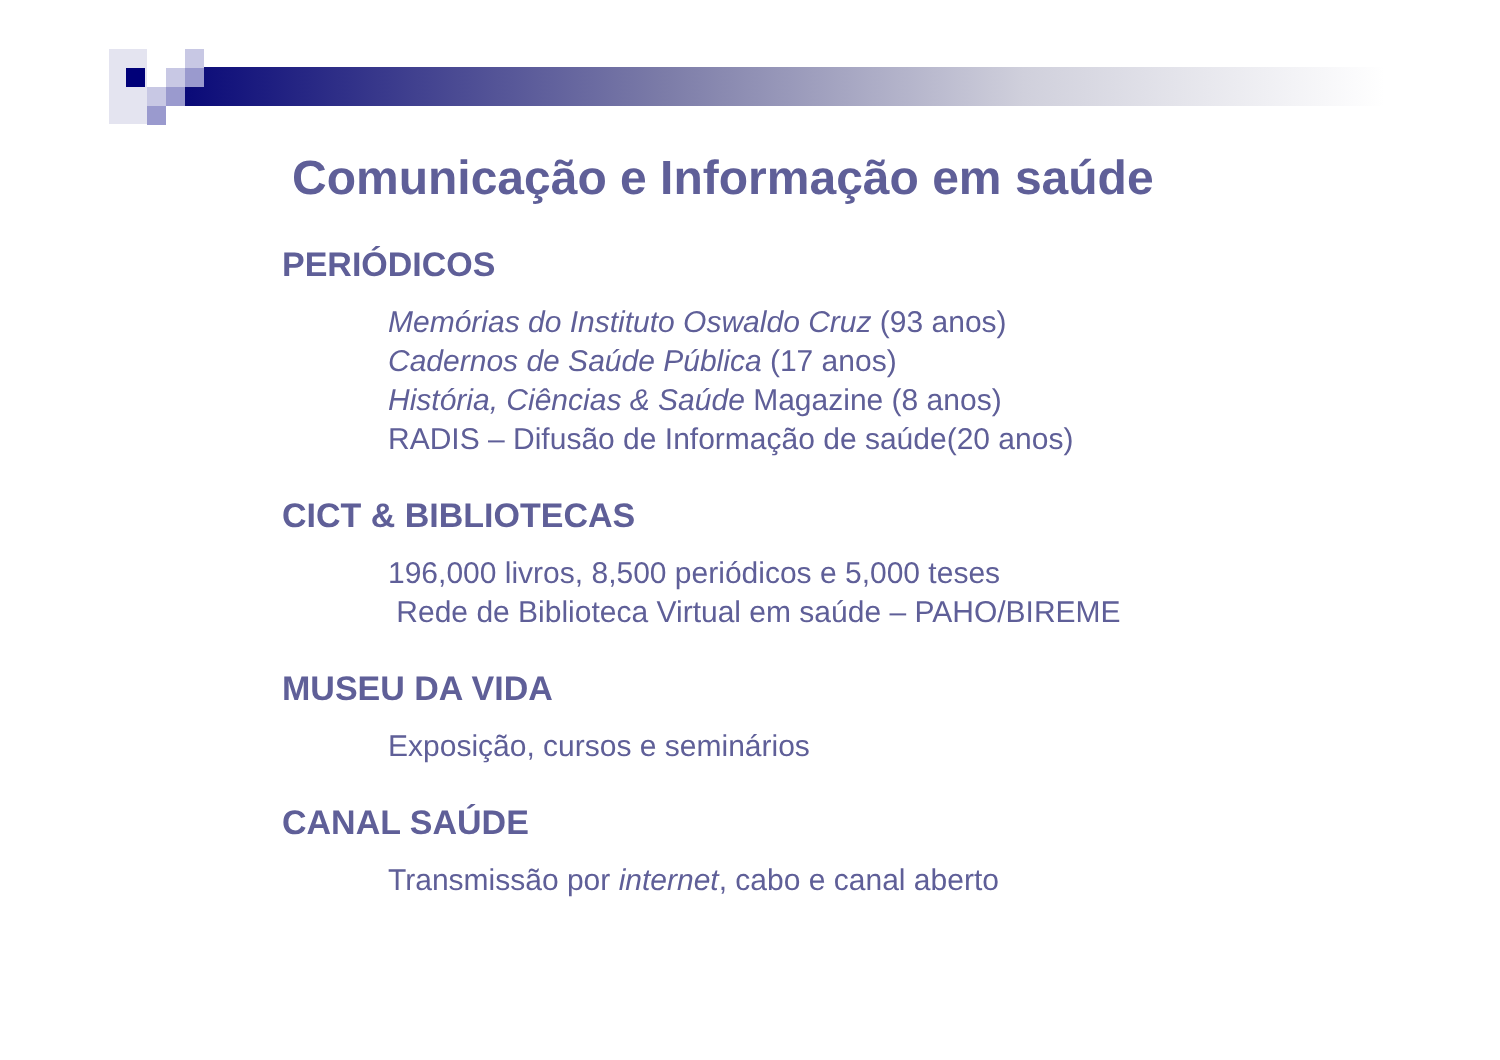Comunicação e Informação em saúde
PERIÓDICOS
Memórias do Instituto Oswaldo Cruz (93 anos)
Cadernos de Saúde Pública (17 anos)
História, Ciências & Saúde Magazine (8 anos)
RADIS – Difusão de Informação de saúde(20 anos)
CICT & BIBLIOTECAS
196,000 livros, 8,500 periódicos e 5,000 teses
Rede de Biblioteca Virtual em saúde – PAHO/BIREME
MUSEU DA VIDA
Exposição, cursos e seminários
CANAL SAÚDE
Transmissão por internet, cabo e canal aberto